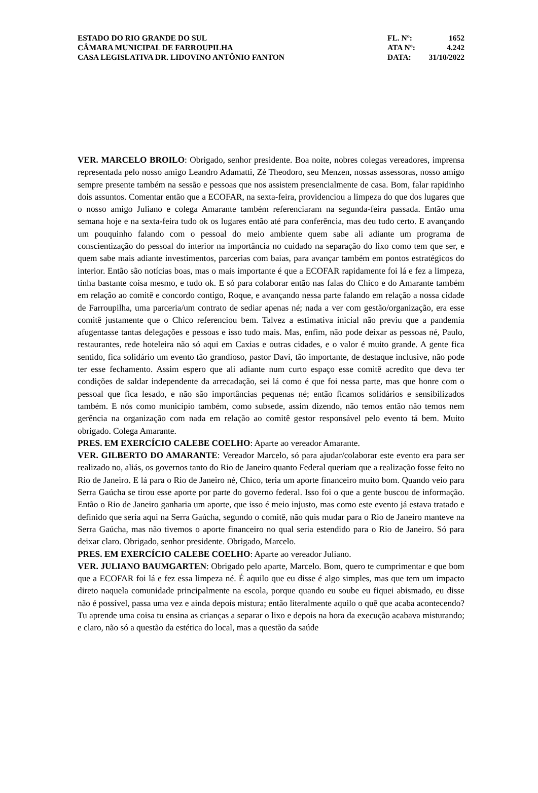ESTADO DO RIO GRANDE DO SUL
CÂMARA MUNICIPAL DE FARROUPILHA
CASA LEGISLATIVA DR. LIDOVINO ANTÔNIO FANTON
FL. Nº: 1652
ATA Nº: 4.242
DATA: 31/10/2022
VER. MARCELO BROILO: Obrigado, senhor presidente. Boa noite, nobres colegas vereadores, imprensa representada pelo nosso amigo Leandro Adamatti, Zé Theodoro, seu Menzen, nossas assessoras, nosso amigo sempre presente também na sessão e pessoas que nos assistem presencialmente de casa. Bom, falar rapidinho dois assuntos. Comentar então que a ECOFAR, na sexta-feira, providenciou a limpeza do que dos lugares que o nosso amigo Juliano e colega Amarante também referenciaram na segunda-feira passada. Então uma semana hoje e na sexta-feira tudo ok os lugares então até para conferência, mas deu tudo certo. E avançando um pouquinho falando com o pessoal do meio ambiente quem sabe ali adiante um programa de conscientização do pessoal do interior na importância no cuidado na separação do lixo como tem que ser, e quem sabe mais adiante investimentos, parcerias com baias, para avançar também em pontos estratégicos do interior. Então são notícias boas, mas o mais importante é que a ECOFAR rapidamente foi lá e fez a limpeza, tinha bastante coisa mesmo, e tudo ok. E só para colaborar então nas falas do Chico e do Amarante também em relação ao comitê e concordo contigo, Roque, e avançando nessa parte falando em relação a nossa cidade de Farroupilha, uma parceria/um contrato de sediar apenas né; nada a ver com gestão/organização, era esse comitê justamente que o Chico referenciou bem. Talvez a estimativa inicial não previu que a pandemia afugentasse tantas delegações e pessoas e isso tudo mais. Mas, enfim, não pode deixar as pessoas né, Paulo, restaurantes, rede hoteleira não só aqui em Caxias e outras cidades, e o valor é muito grande. A gente fica sentido, fica solidário um evento tão grandioso, pastor Davi, tão importante, de destaque inclusive, não pode ter esse fechamento. Assim espero que ali adiante num curto espaço esse comitê acredito que deva ter condições de saldar independente da arrecadação, sei lá como é que foi nessa parte, mas que honre com o pessoal que fica lesado, e não são importâncias pequenas né; então ficamos solidários e sensibilizados também. E nós como município também, como subsede, assim dizendo, não temos então não temos nem gerência na organização com nada em relação ao comitê gestor responsável pelo evento tá bem. Muito obrigado. Colega Amarante.
PRES. EM EXERCÍCIO CALEBE COELHO: Aparte ao vereador Amarante.
VER. GILBERTO DO AMARANTE: Vereador Marcelo, só para ajudar/colaborar este evento era para ser realizado no, aliás, os governos tanto do Rio de Janeiro quanto Federal queriam que a realização fosse feito no Rio de Janeiro. E lá para o Rio de Janeiro né, Chico, teria um aporte financeiro muito bom. Quando veio para Serra Gaúcha se tirou esse aporte por parte do governo federal. Isso foi o que a gente buscou de informação. Então o Rio de Janeiro ganharia um aporte, que isso é meio injusto, mas como este evento já estava tratado e definido que seria aqui na Serra Gaúcha, segundo o comitê, não quis mudar para o Rio de Janeiro manteve na Serra Gaúcha, mas não tivemos o aporte financeiro no qual seria estendido para o Rio de Janeiro. Só para deixar claro. Obrigado, senhor presidente. Obrigado, Marcelo.
PRES. EM EXERCÍCIO CALEBE COELHO: Aparte ao vereador Juliano.
VER. JULIANO BAUMGARTEN: Obrigado pelo aparte, Marcelo. Bom, quero te cumprimentar e que bom que a ECOFAR foi lá e fez essa limpeza né. É aquilo que eu disse é algo simples, mas que tem um impacto direto naquela comunidade principalmente na escola, porque quando eu soube eu fiquei abismado, eu disse não é possível, passa uma vez e ainda depois mistura; então literalmente aquilo o quê que acaba acontecendo? Tu aprende uma coisa tu ensina as crianças a separar o lixo e depois na hora da execução acabava misturando; e claro, não só a questão da estética do local, mas a questão da saúde